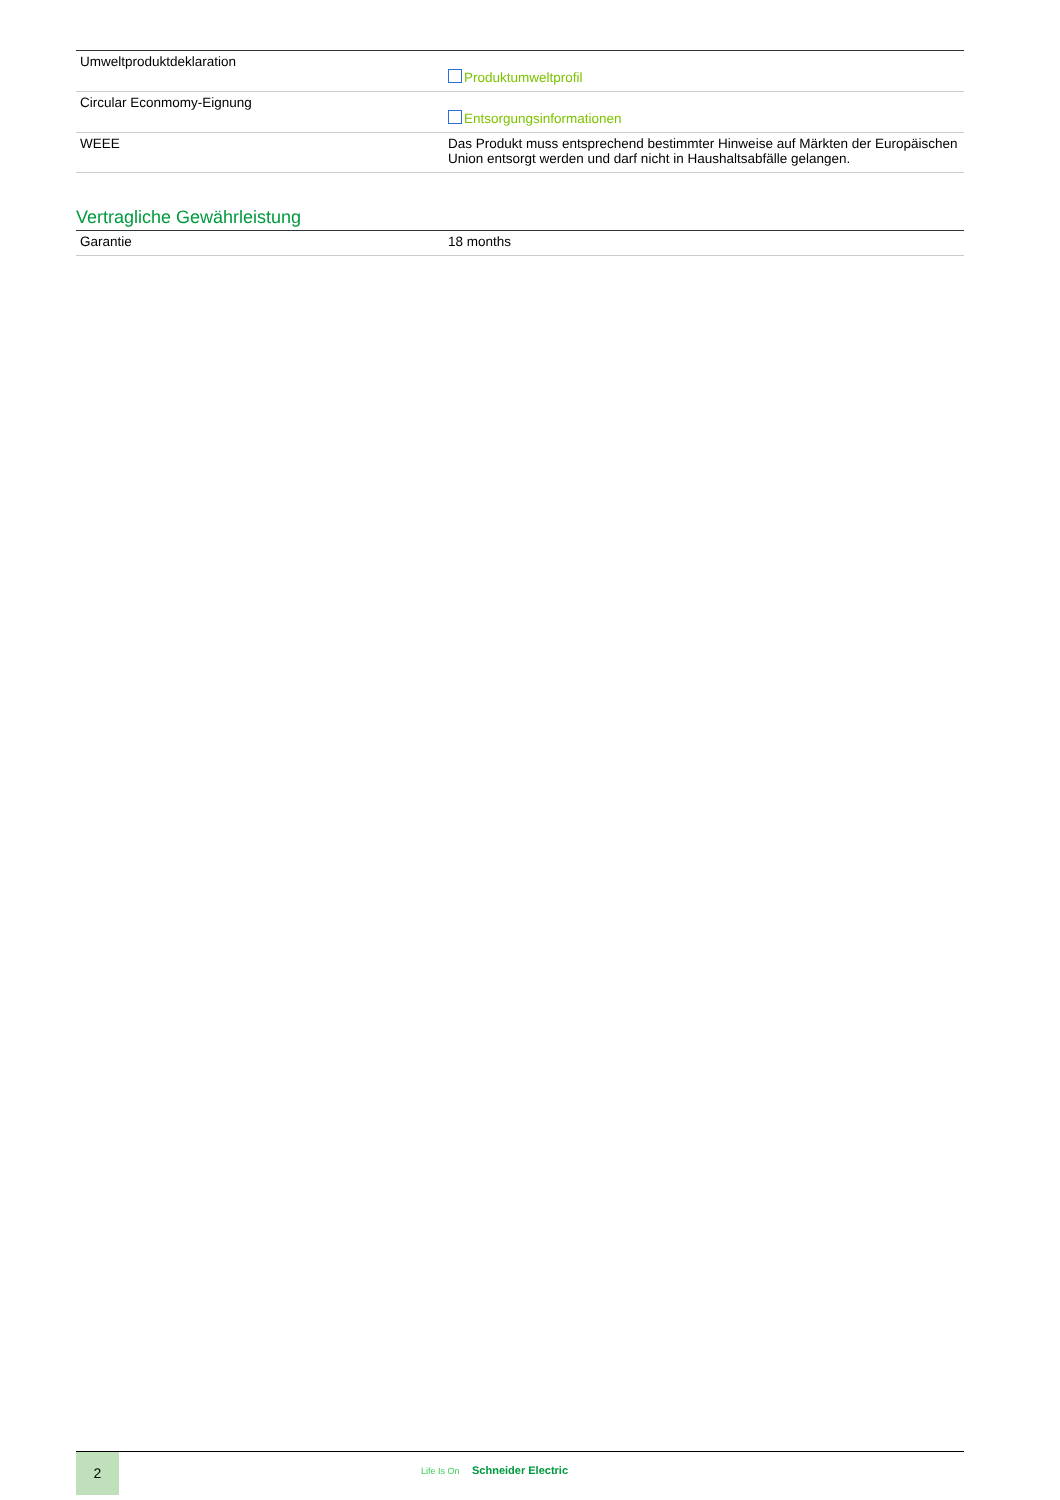| Umweltproduktdeklaration | Produktumweltprofil |
| Circular Econmomy-Eignung | Entsorgungsinformationen |
| WEEE | Das Produkt muss entsprechend bestimmter Hinweise auf Märkten der Europäischen Union entsorgt werden und darf nicht in Haushaltsabfälle gelangen. |
Vertragliche Gewährleistung
| Garantie | 18 months |
2
Life Is On Schneider Electric